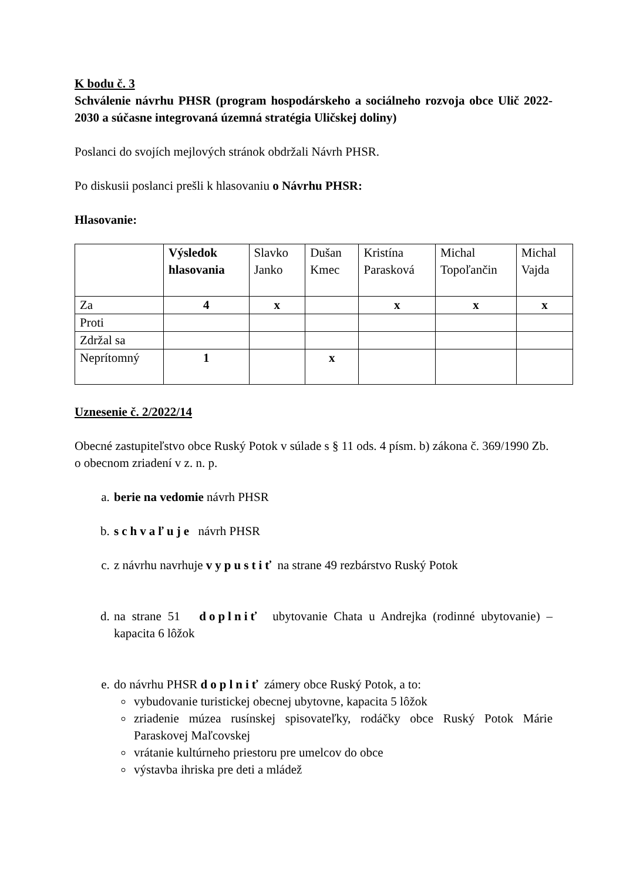K bodu č. 3
Schválenie návrhu PHSR (program hospodárskeho a sociálneho rozvoja obce Ulič 2022-2030 a súčasne integrovaná územná stratégia Uličskej doliny)
Poslanci do svojích mejlových stránok obdržali Návrh PHSR.
Po diskusii poslanci prešli k hlasovaniu o Návrhu PHSR:
Hlasovanie:
| | Výsledok hlasovania | Slavko Janko | Dušan Kmec | Kristína Parasková | Michal Topoľančin | Michal Vajda |
| Za | 4 | x | | x | x | x |
| Proti | | | | | | |
| Zdržal sa | | | | | | |
| Neprítomný | 1 | | x | | | |
Uznesenie č. 2/2022/14
Obecné zastupiteľstvo obce Ruský Potok v súlade s § 11 ods. 4 písm. b) zákona č. 369/1990 Zb. o obecnom zriadení v z. n. p.
a. berie na vedomie návrh PHSR
b. schvaľuje návrh PHSR
c. z návrhu navrhuje vypustiť na strane 49 rezbárstvo Ruský Potok
d. na strane 51 doplniť ubytovanie Chata u Andrejka (rodinné ubytovanie) – kapacita 6 lôžok
e. do návrhu PHSR doplniť zámery obce Ruský Potok, a to:
vybudovanie turistickej obecnej ubytovne, kapacita 5 lôžok
zriadenie múzea rusínskej spisovateľky, rodáčky obce Ruský Potok Márie Paraskovej Maľcovskej
vrátanie kultúrneho priestoru pre umelcov do obce
výstavba ihriska pre deti a mládež